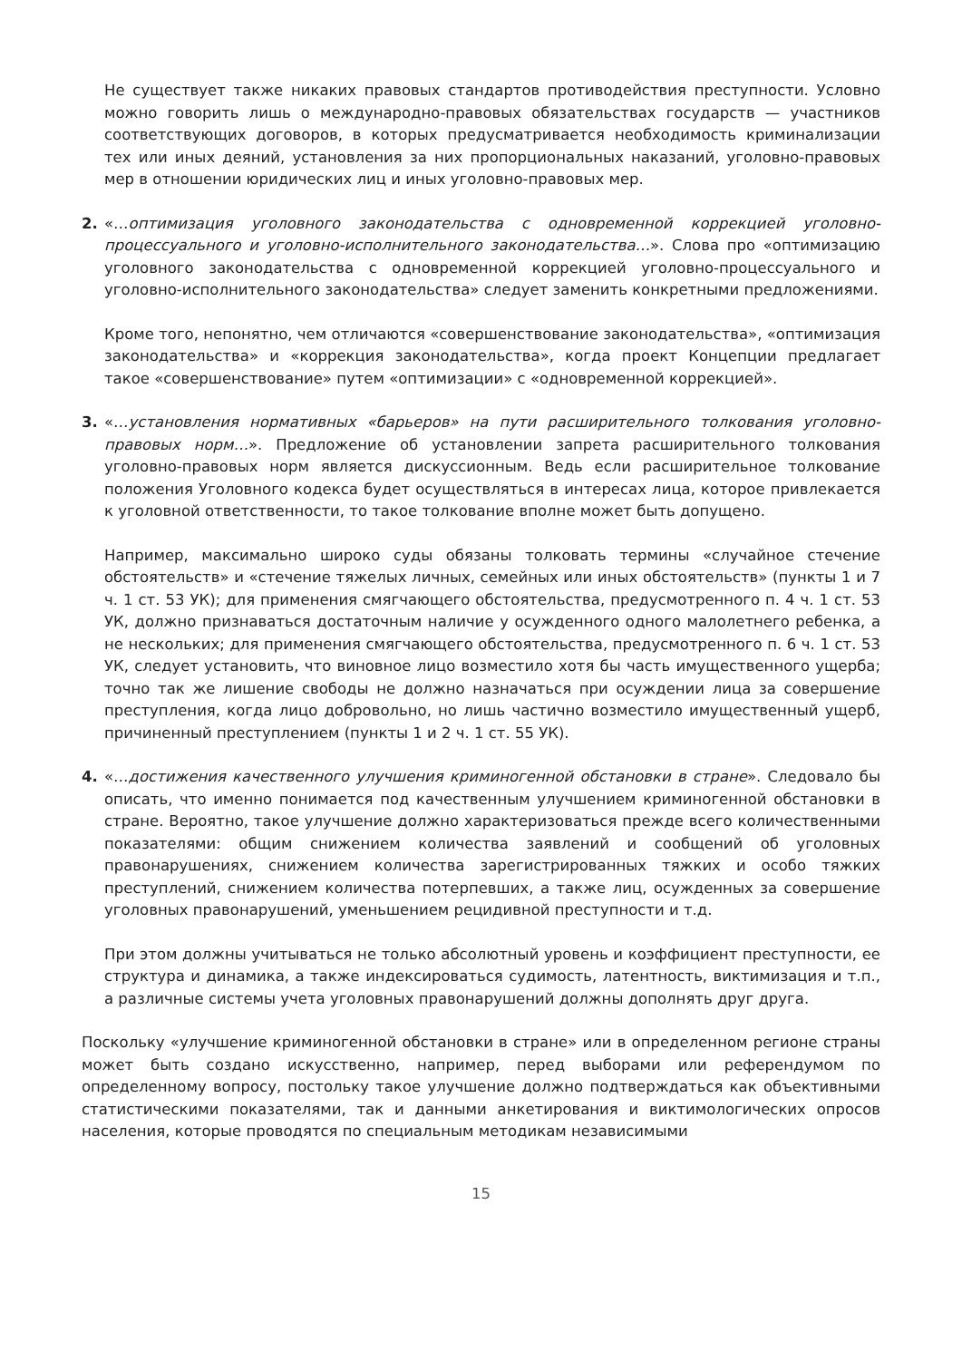Не существует также никаких правовых стандартов противодействия преступности. Условно можно говорить лишь о международно-правовых обязательствах государств — участников соответствующих договоров, в которых предусматривается необходимость криминализации тех или иных деяний, установления за них пропорциональных наказаний, уголовно-правовых мер в отношении юридических лиц и иных уголовно-правовых мер.
2. «…оптимизация уголовного законодательства с одновременной коррекцией уголовно-процессуального и уголовно-исполнительного законодательства…». Слова про «оптимизацию уголовного законодательства с одновременной коррекцией уголовно-процессуального и уголовно-исполнительного законодательства» следует заменить конкретными предложениями.
Кроме того, непонятно, чем отличаются «совершенствование законодательства», «оптимизация законодательства» и «коррекция законодательства», когда проект Концепции предлагает такое «совершенствование» путем «оптимизации» с «одновременной коррекцией».
3. «…установления нормативных «барьеров» на пути расширительного толкования уголовно-правовых норм…». Предложение об установлении запрета расширительного толкования уголовно-правовых норм является дискуссионным. Ведь если расширительное толкование положения Уголовного кодекса будет осуществляться в интересах лица, которое привлекается к уголовной ответственности, то такое толкование вполне может быть допущено.
Например, максимально широко суды обязаны толковать термины «случайное стечение обстоятельств» и «стечение тяжелых личных, семейных или иных обстоятельств» (пункты 1 и 7 ч. 1 ст. 53 УК); для применения смягчающего обстоятельства, предусмотренного п. 4 ч. 1 ст. 53 УК, должно признаваться достаточным наличие у осужденного одного малолетнего ребенка, а не нескольких; для применения смягчающего обстоятельства, предусмотренного п. 6 ч. 1 ст. 53 УК, следует установить, что виновное лицо возместило хотя бы часть имущественного ущерба; точно так же лишение свободы не должно назначаться при осуждении лица за совершение преступления, когда лицо добровольно, но лишь частично возместило имущественный ущерб, причиненный преступлением (пункты 1 и 2 ч. 1 ст. 55 УК).
4. «…достижения качественного улучшения криминогенной обстановки в стране». Следовало бы описать, что именно понимается под качественным улучшением криминогенной обстановки в стране. Вероятно, такое улучшение должно характеризоваться прежде всего количественными показателями: общим снижением количества заявлений и сообщений об уголовных правонарушениях, снижением количества зарегистрированных тяжких и особо тяжких преступлений, снижением количества потерпевших, а также лиц, осужденных за совершение уголовных правонарушений, уменьшением рецидивной преступности и т.д.
При этом должны учитываться не только абсолютный уровень и коэффициент преступности, ее структура и динамика, а также индексироваться судимость, латентность, виктимизация и т.п., а различные системы учета уголовных правонарушений должны дополнять друг друга.
Поскольку «улучшение криминогенной обстановки в стране» или в определенном регионе страны может быть создано искусственно, например, перед выборами или референдумом по определенному вопросу, постольку такое улучшение должно подтверждаться как объективными статистическими показателями, так и данными анкетирования и виктимологических опросов населения, которые проводятся по специальным методикам независимыми
15